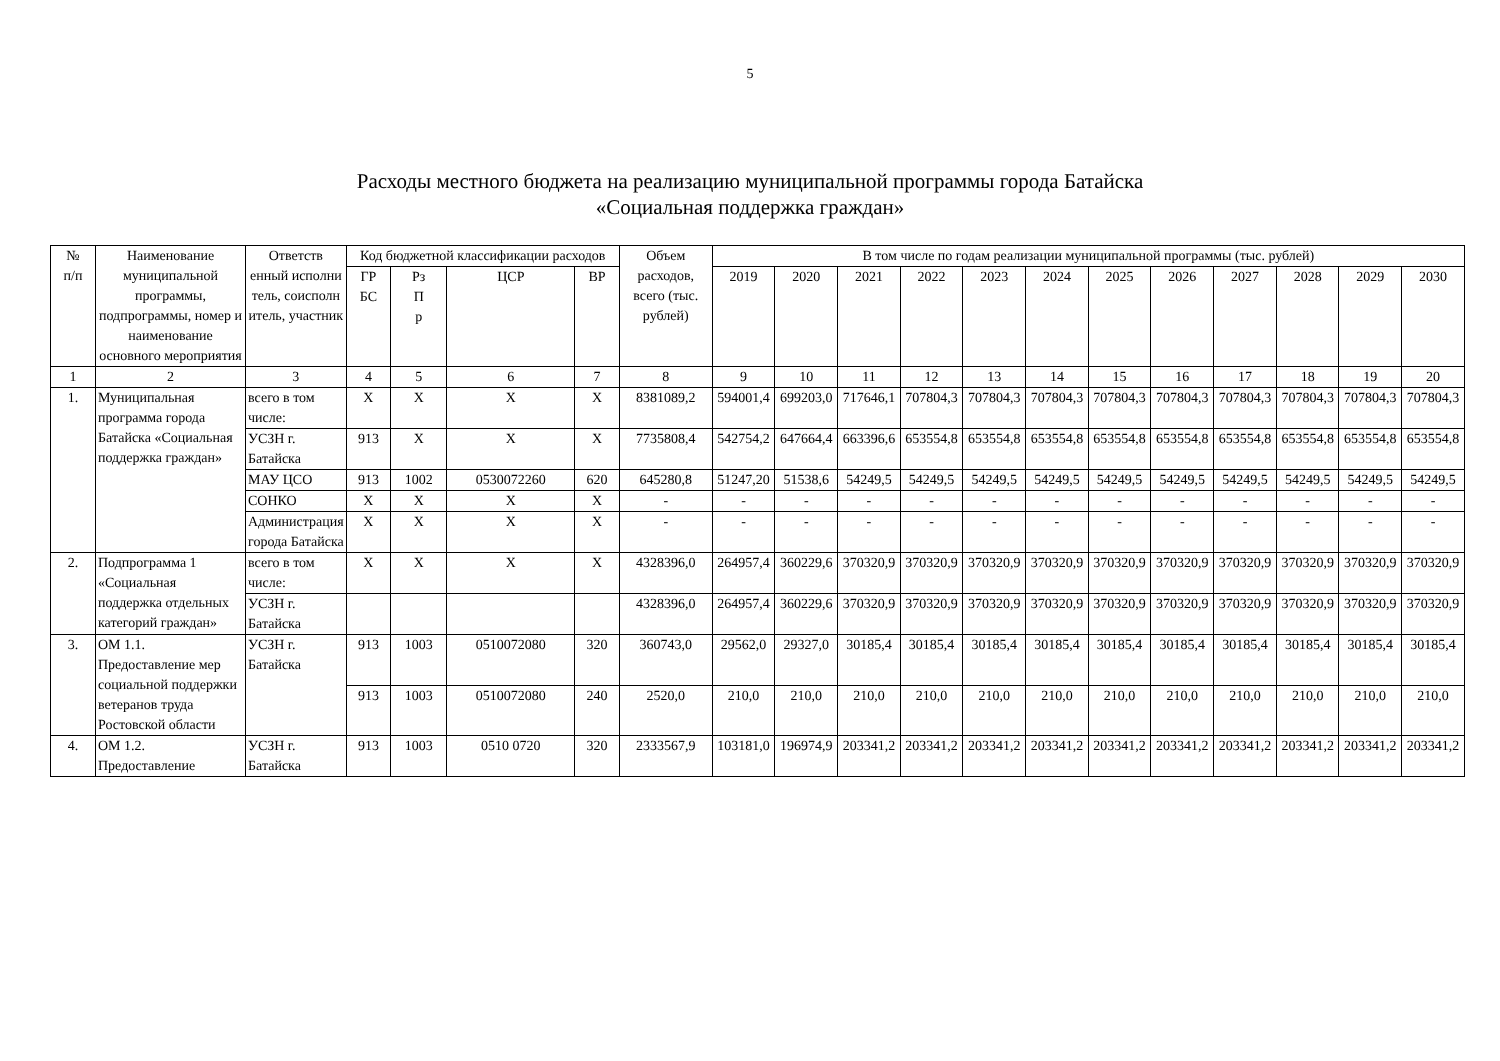5
Расходы местного бюджета на реализацию муниципальной программы города Батайска
«Социальная поддержка граждан»
| № п/п | Наименование муниципальной программы, подпрограммы, номер и наименование основного мероприятия | Ответств енный исполни тель, соисполн итель, участник | Код бюджетной классификации расходов | | | | Объем расходов, всего (тыс. рублей) | В том числе по годам реализации муниципальной программы (тыс. рублей) | | | | | | | | | | | |
| --- | --- | --- | --- | --- | --- | --- | --- | --- | --- | --- | --- | --- | --- | --- | --- | --- | --- | --- | --- |
| | | | ГР БС | Рз П р | ЦСР | ВР | | 2019 | 2020 | 2021 | 2022 | 2023 | 2024 | 2025 | 2026 | 2027 | 2028 | 2029 | 2030 |
| 1 | 2 | 3 | 4 | 5 | 6 | 7 | 8 | 9 | 10 | 11 | 12 | 13 | 14 | 15 | 16 | 17 | 18 | 19 | 20 |
| 1. | Муниципальная программа города Батайска «Социальная поддержка граждан» | всего в том числе: | Х | Х | Х | Х | 8381089,2 | 594001,4 | 699203,0 | 717646,1 | 707804,3 | 707804,3 | 707804,3 | 707804,3 | 707804,3 | 707804,3 | 707804,3 | 707804,3 | 707804,3 |
| | | УСЗН г. Батайска | 913 | Х | Х | Х | 7735808,4 | 542754,2 | 647664,4 | 663396,6 | 653554,8 | 653554,8 | 653554,8 | 653554,8 | 653554,8 | 653554,8 | 653554,8 | 653554,8 | 653554,8 |
| | | МАУ ЦСО | 913 | 1002 | 0530072260 | 620 | 645280,8 | 51247,20 | 51538,6 | 54249,5 | 54249,5 | 54249,5 | 54249,5 | 54249,5 | 54249,5 | 54249,5 | 54249,5 | 54249,5 | 54249,5 |
| | | СОНКО | Х | Х | Х | Х | - | - | - | - | - | - | - | - | - | - | - | - | - |
| | | Администрация города Батайска | Х | Х | Х | Х | - | - | - | - | - | - | - | - | - | - | - | - | - |
| 2. | Подпрограмма 1 «Социальная поддержка отдельных категорий граждан» | всего в том числе: | Х | Х | Х | Х | 4328396,0 | 264957,4 | 360229,6 | 370320,9 | 370320,9 | 370320,9 | 370320,9 | 370320,9 | 370320,9 | 370320,9 | 370320,9 | 370320,9 | 370320,9 |
| | | УСЗН г. Батайска | | | | | 4328396,0 | 264957,4 | 360229,6 | 370320,9 | 370320,9 | 370320,9 | 370320,9 | 370320,9 | 370320,9 | 370320,9 | 370320,9 | 370320,9 | 370320,9 |
| 3. | ОМ 1.1. Предоставление мер социальной поддержки ветеранов труда Ростовской области | УСЗН г. Батайска | 913 | 1003 | 0510072080 | 320 | 360743,0 | 29562,0 | 29327,0 | 30185,4 | 30185,4 | 30185,4 | 30185,4 | 30185,4 | 30185,4 | 30185,4 | 30185,4 | 30185,4 | 30185,4 |
| | | | 913 | 1003 | 0510072080 | 240 | 2520,0 | 210,0 | 210,0 | 210,0 | 210,0 | 210,0 | 210,0 | 210,0 | 210,0 | 210,0 | 210,0 | 210,0 | 210,0 |
| 4. | ОМ 1.2. Предоставление | УСЗН г. Батайска | 913 | 1003 | 0510 0720 | 320 | 2333567,9 | 103181,0 | 196974,9 | 203341,2 | 203341,2 | 203341,2 | 203341,2 | 203341,2 | 203341,2 | 203341,2 | 203341,2 | 203341,2 | 203341,2 |